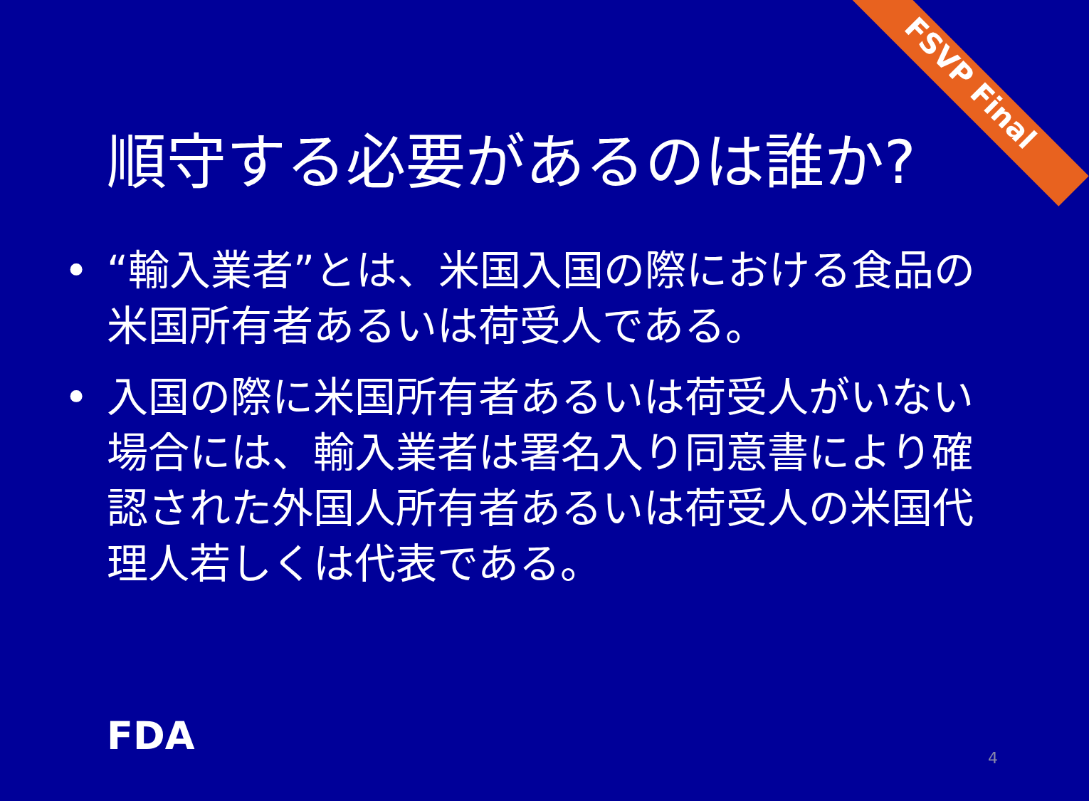FSVP Final
順守する必要があるのは誰か?
• “輸入業者”とは、米国入国の際における食品の米国所有者あるいは荷受人である。
• 入国の際に米国所有者あるいは荷受人がいない場合には、輸入業者は署名入り同意書により確認された外国人所有者あるいは荷受人の米国代理人若しくは代表である。
FDA 4